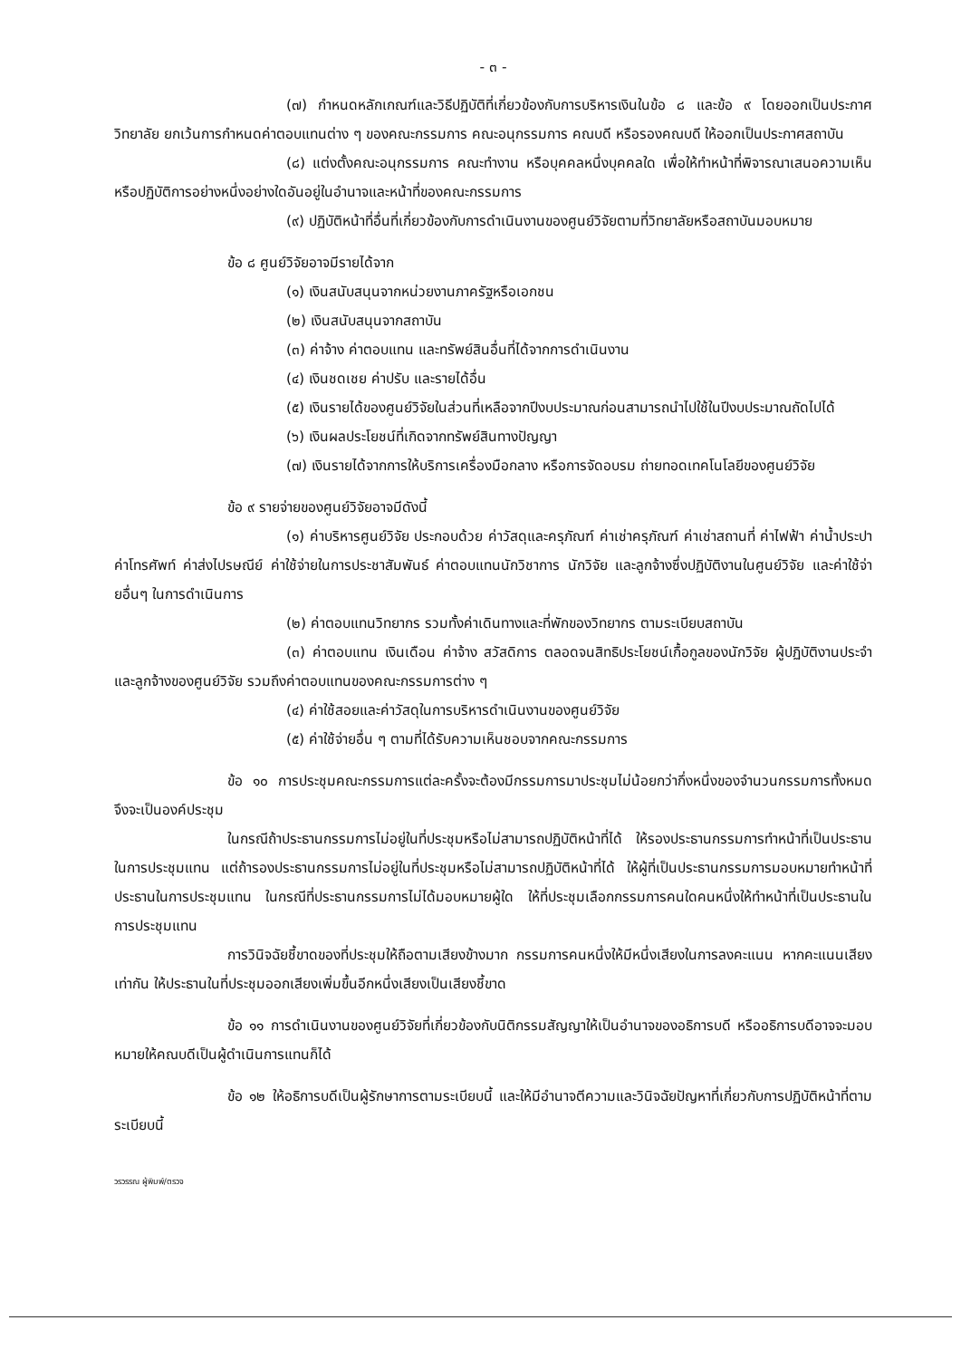- ๓ -
(๗) กำหนดหลักเกณฑ์และวิธีปฏิบัติที่เกี่ยวข้องกับการบริหารเงินในข้อ ๘ และข้อ ๙ โดยออกเป็นประกาศวิทยาลัย ยกเว้นการกำหนดค่าตอบแทนต่าง ๆ ของคณะกรรมการ คณะอนุกรรมการ คณบดี หรือรองคณบดี ให้ออกเป็นประกาศสถาบัน
(๘) แต่งตั้งคณะอนุกรรมการ คณะทำงาน หรือบุคคลหนึ่งบุคคลใด เพื่อให้ทำหน้าที่พิจารณาเสนอความเห็น หรือปฏิบัติการอย่างหนึ่งอย่างใดอันอยู่ในอำนาจและหน้าที่ของคณะกรรมการ
(๙) ปฏิบัติหน้าที่อื่นที่เกี่ยวข้องกับการดำเนินงานของศูนย์วิจัยตามที่วิทยาลัยหรือสถาบันมอบหมาย
ข้อ ๘ ศูนย์วิจัยอาจมีรายได้จาก
(๑) เงินสนับสนุนจากหน่วยงานภาครัฐหรือเอกชน
(๒) เงินสนับสนุนจากสถาบัน
(๓) ค่าจ้าง ค่าตอบแทน และทรัพย์สินอื่นที่ได้จากการดำเนินงาน
(๔) เงินชดเชย ค่าปรับ และรายได้อื่น
(๕) เงินรายได้ของศูนย์วิจัยในส่วนที่เหลือจากปีงบประมาณก่อนสามารถนำไปใช้ในปีงบประมาณถัดไปได้
(๖) เงินผลประโยชน์ที่เกิดจากทรัพย์สินทางปัญญา
(๗) เงินรายได้จากการให้บริการเครื่องมือกลาง หรือการจัดอบรม ถ่ายทอดเทคโนโลยีของศูนย์วิจัย
ข้อ ๙ รายจ่ายของศูนย์วิจัยอาจมีดังนี้
(๑) ค่าบริหารศูนย์วิจัย ประกอบด้วย ค่าวัสดุและครุภัณฑ์ ค่าเช่าครุภัณฑ์ ค่าเช่าสถานที่ ค่าไฟฟ้า ค่าน้ำประปา ค่าโทรศัพท์ ค่าส่งไปรษณีย์ ค่าใช้จ่ายในการประชาสัมพันธ์ ค่าตอบแทนนักวิชาการ นักวิจัย และลูกจ้างซึ่งปฏิบัติงานในศูนย์วิจัย และค่าใช้จ่ายอื่นๆ ในการดำเนินการ
(๒) ค่าตอบแทนวิทยากร รวมทั้งค่าเดินทางและที่พักของวิทยากร ตามระเบียบสถาบัน
(๓) ค่าตอบแทน เงินเดือน ค่าจ้าง สวัสดิการ ตลอดจนสิทธิประโยชน์เกื้อกูลของนักวิจัย ผู้ปฏิบัติงานประจำและลูกจ้างของศูนย์วิจัย รวมถึงค่าตอบแทนของคณะกรรมการต่าง ๆ
(๔) ค่าใช้สอยและค่าวัสดุในการบริหารดำเนินงานของศูนย์วิจัย
(๕) ค่าใช้จ่ายอื่น ๆ ตามที่ได้รับความเห็นชอบจากคณะกรรมการ
ข้อ ๑๐ การประชุมคณะกรรมการแต่ละครั้งจะต้องมีกรรมการมาประชุมไม่น้อยกว่ากึ่งหนึ่งของจำนวนกรรมการทั้งหมด จึงจะเป็นองค์ประชุม
ในกรณีถ้าประธานกรรมการไม่อยู่ในที่ประชุมหรือไม่สามารถปฏิบัติหน้าที่ได้ ให้รองประธานกรรมการทำหน้าที่เป็นประธานในการประชุมแทน แต่ถ้ารองประธานกรรมการไม่อยู่ในที่ประชุมหรือไม่สามารถปฏิบัติหน้าที่ได้ ให้ผู้ที่เป็นประธานกรรมการมอบหมายทำหน้าที่ประธานในการประชุมแทน ในกรณีที่ประธานกรรมการไม่ได้มอบหมายผู้ใด ให้ที่ประชุมเลือกกรรมการคนใดคนหนึ่งให้ทำหน้าที่เป็นประธานในการประชุมแทน
การวินิจฉัยชี้ขาดของที่ประชุมให้ถือตามเสียงข้างมาก กรรมการคนหนึ่งให้มีหนึ่งเสียงในการลงคะแนน หากคะแนนเสียงเท่ากัน ให้ประธานในที่ประชุมออกเสียงเพิ่มขึ้นอีกหนึ่งเสียงเป็นเสียงชี้ขาด
ข้อ ๑๑ การดำเนินงานของศูนย์วิจัยที่เกี่ยวข้องกับนิติกรรมสัญญาให้เป็นอำนาจของอธิการบดี หรืออธิการบดีอาจจะมอบหมายให้คณบดีเป็นผู้ดำเนินการแทนก็ได้
ข้อ ๑๒ ให้อธิการบดีเป็นผู้รักษาการตามระเบียบนี้ และให้มีอำนาจตีความและวินิจฉัยปัญหาที่เกี่ยวกับการปฏิบัติหน้าที่ตามระเบียบนี้
วรวรรณ ผู้พิมพ์/ตรวจ